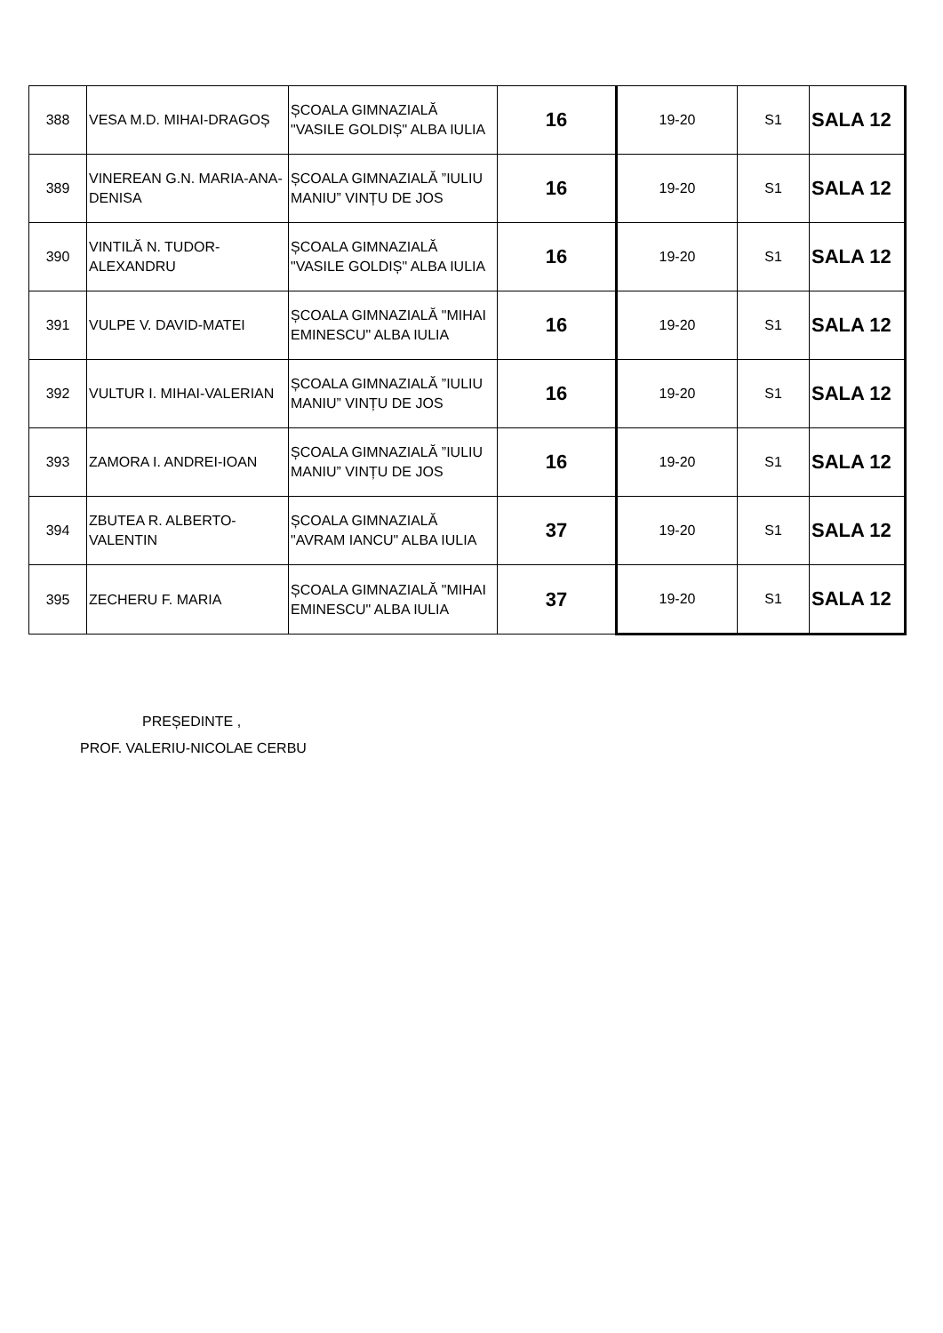| 388 | VESA M.D. MIHAI-DRAGOȘ | ȘCOALA GIMNAZIALĂ "VASILE GOLDIȘ" ALBA IULIA | 16 | 19-20 | S1 | SALA 12 |
| 389 | VINEREAN G.N. MARIA-ANA-DENISA | ȘCOALA GIMNAZIALĂ ”IULIU MANIU” VINȚU DE JOS | 16 | 19-20 | S1 | SALA 12 |
| 390 | VINTILĂ N. TUDOR-ALEXANDRU | ȘCOALA GIMNAZIALĂ "VASILE GOLDIȘ" ALBA IULIA | 16 | 19-20 | S1 | SALA 12 |
| 391 | VULPE V. DAVID-MATEI | ȘCOALA GIMNAZIALĂ "MIHAI EMINESCU" ALBA IULIA | 16 | 19-20 | S1 | SALA 12 |
| 392 | VULTUR I. MIHAI-VALERIAN | ȘCOALA GIMNAZIALĂ ”IULIU MANIU” VINȚU DE JOS | 16 | 19-20 | S1 | SALA 12 |
| 393 | ZAMORA I. ANDREI-IOAN | ȘCOALA GIMNAZIALĂ ”IULIU MANIU” VINȚU DE JOS | 16 | 19-20 | S1 | SALA 12 |
| 394 | ZBUTEA R. ALBERTO-VALENTIN | ȘCOALA GIMNAZIALĂ "AVRAM IANCU" ALBA IULIA | 37 | 19-20 | S1 | SALA 12 |
| 395 | ZECHERU F. MARIA | ȘCOALA GIMNAZIALĂ "MIHAI EMINESCU" ALBA IULIA | 37 | 19-20 | S1 | SALA 12 |
PREȘEDINTE ,
PROF. VALERIU-NICOLAE CERBU